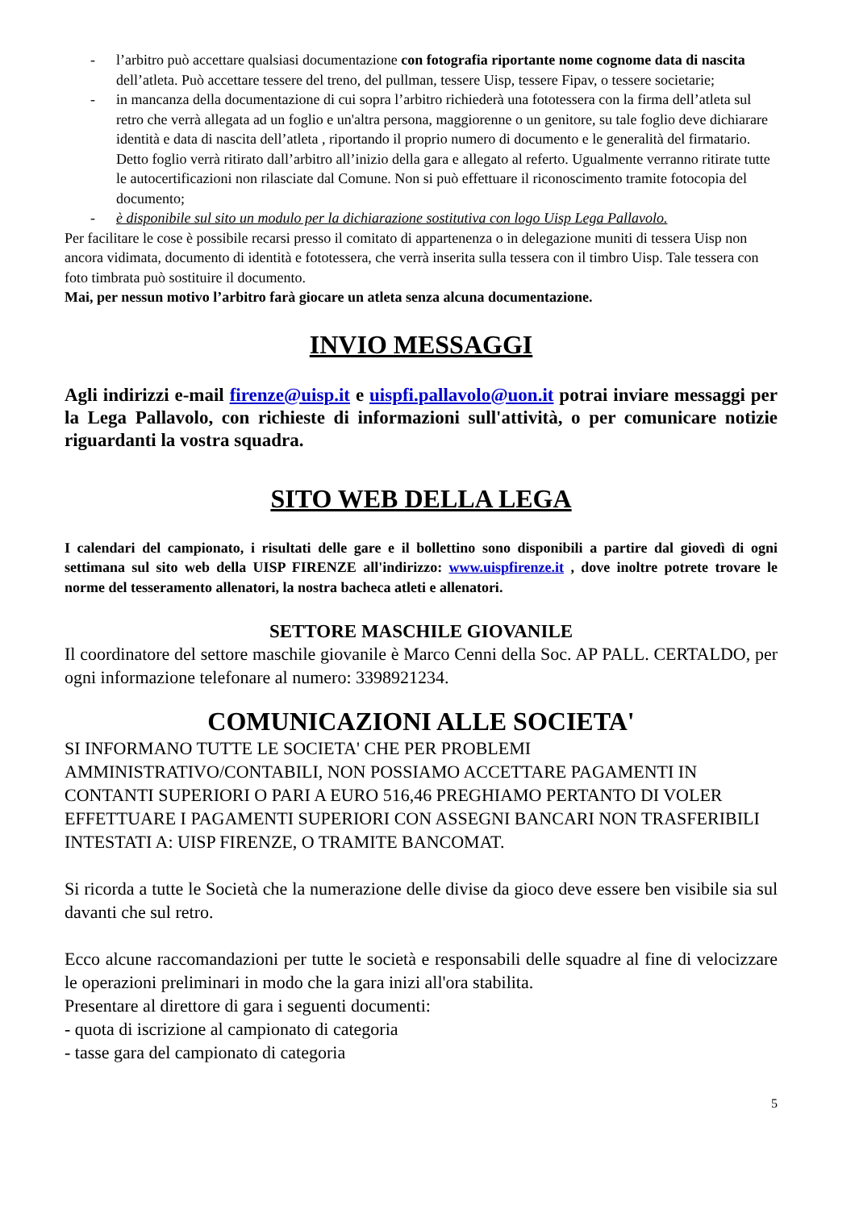- l’arbitro può accettare qualsiasi documentazione con fotografia riportante nome cognome data di nascita dell’atleta. Può accettare tessere del treno, del pullman, tessere Uisp, tessere Fipav, o tessere societarie;
- in mancanza della documentazione di cui sopra l’arbitro richiederà una fototessera con la firma dell’atleta sul retro che verrà allegata ad un foglio e un'altra persona, maggiorenne o un genitore, su tale foglio deve dichiarare identità e data di nascita dell’atleta , riportando il proprio numero di documento e le generalità del firmatario. Detto foglio verrà ritirato dall’arbitro all’inizio della gara e allegato al referto. Ugualmente verranno ritirate tutte le autocertificazioni non rilasciate dal Comune. Non si può effettuare il riconoscimento tramite fotocopia del documento;
- è disponibile sul sito un modulo per la dichiarazione sostitutiva con logo Uisp Lega Pallavolo.
Per facilitare le cose è possibile recarsi presso il comitato di appartenenza o in delegazione muniti di tessera Uisp non ancora vidimata, documento di identità e fototessera, che verrà inserita sulla tessera con il timbro Uisp. Tale tessera con foto timbrata può sostituire il documento.
Mai, per nessun motivo l’arbitro farà giocare un atleta senza alcuna documentazione.
INVIO MESSAGGI
Agli indirizzi e-mail firenze@uisp.it e uispfi.pallavolo@uon.it potrai inviare messaggi per la Lega Pallavolo, con richieste di informazioni sull'attività, o per comunicare notizie riguardanti la vostra squadra.
SITO WEB DELLA LEGA
I calendari del campionato, i risultati delle gare e il bollettino sono disponibili a partire dal giovedì di ogni settimana sul sito web della UISP FIRENZE all'indirizzo: www.uispfirenze.it , dove inoltre potrete trovare le norme del tesseramento allenatori, la nostra bacheca atleti e allenatori.
SETTORE MASCHILE GIOVANILE
Il coordinatore del settore maschile giovanile è Marco Cenni della Soc. AP PALL. CERTALDO, per ogni informazione telefonare al numero: 3398921234.
COMUNICAZIONI ALLE SOCIETA'
SI INFORMANO TUTTE LE SOCIETA' CHE PER PROBLEMI AMMINISTRATIVO/CONTABILI, NON POSSIAMO ACCETTARE PAGAMENTI IN CONTANTI SUPERIORI O PARI A EURO 516,46 PREGHIAMO PERTANTO DI VOLER EFFETTUARE I PAGAMENTI SUPERIORI CON ASSEGNI BANCARI NON TRASFERIBILI INTESTATI A: UISP FIRENZE, O TRAMITE BANCOMAT.
Si ricorda a tutte le Società che la numerazione delle divise da gioco deve essere ben visibile sia sul davanti che sul retro.
Ecco alcune raccomandazioni per tutte le società e responsabili delle squadre al fine di velocizzare le operazioni preliminari in modo che la gara inizi all'ora stabilita.
Presentare al direttore di gara i seguenti documenti:
- quota di iscrizione al campionato di categoria
- tasse gara del campionato di categoria
5